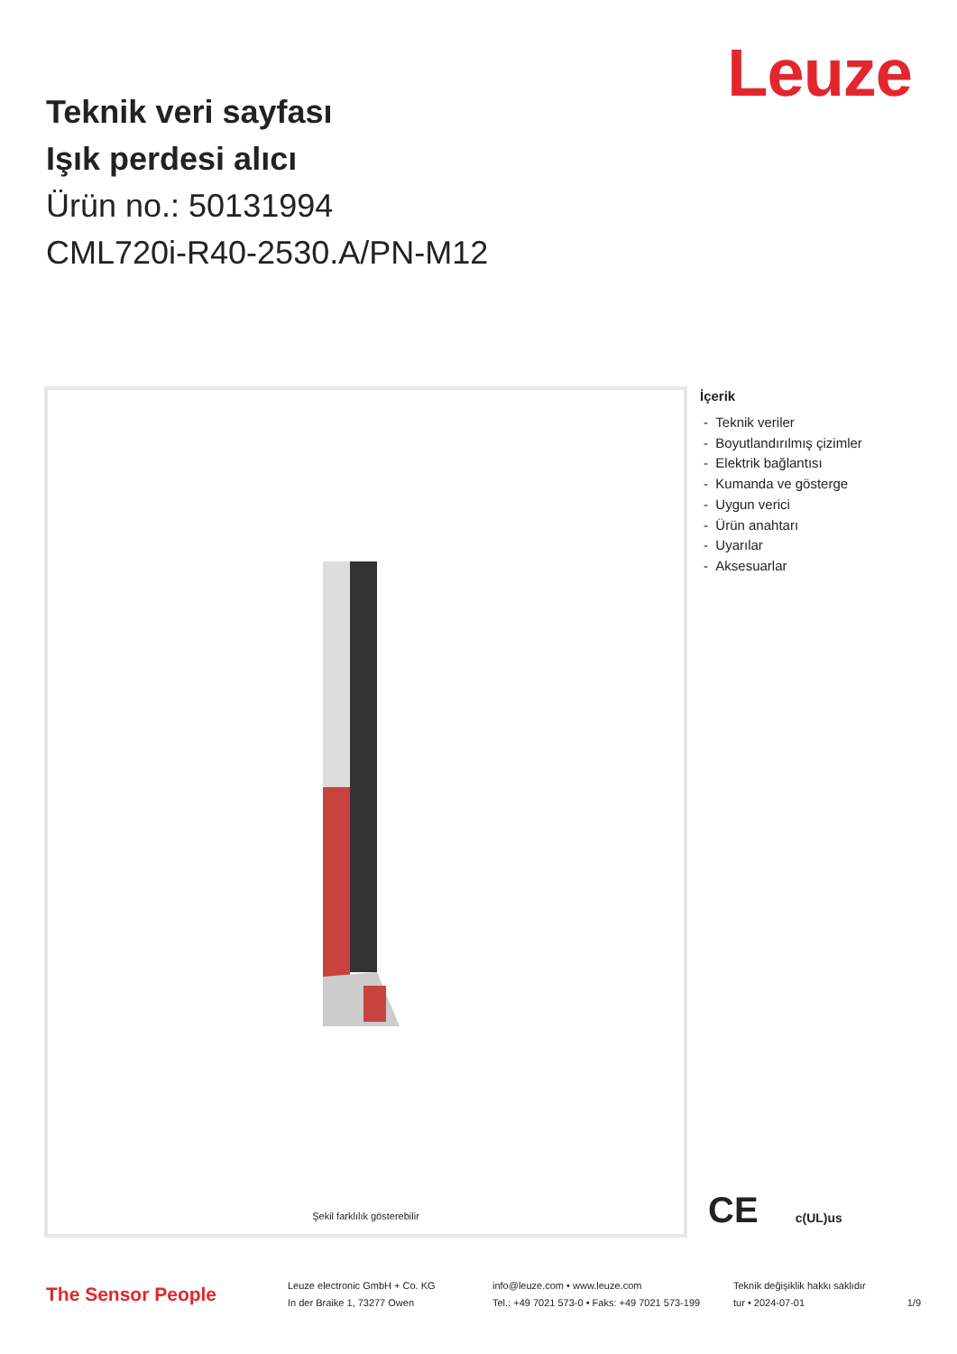Leuze
Teknik veri sayfası
Işık perdesi alıcı
Ürün no.: 50131994
CML720i-R40-2530.A/PN-M12
Şekil farklılık gösterebilir
İçerik
- Teknik veriler
- Boyutlandırılmış çizimler
- Elektrik bağlantısı
- Kumanda ve gösterge
- Uygun verici
- Ürün anahtarı
- Uyarılar
- Aksesuarlar
CE c(UL)us
The Sensor People
Leuze electronic GmbH + Co. KG
In der Braike 1, 73277 Owen
info@leuze.com • www.leuze.com
Tel.: +49 7021 573-0 • Faks: +49 7021 573-199
Teknik değişiklik hakkı saklıdır
tur • 2024-07-01
1/9